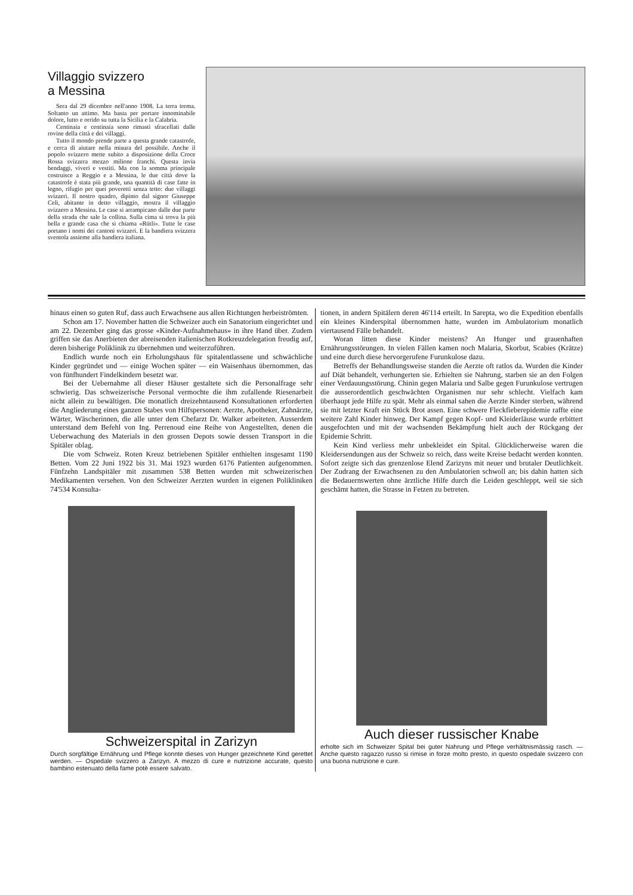Villaggio svizzero
a Messina
Sera dal 29 dicembre nell'anno 1908. La terra trema. Soltanto un attimo. Ma basta per portare innominabile dolore, lutto e orrido su tutta la Sicilia e la Calabria.
Centinaia e centinaia sono rimasti sfracellati dalle rovine della città e dei villaggi.
Tutto il mondo prende parte a questa grande catastrofe, e cerca di aiutare nella misura del possibile. Anche il popolo svizzero mette subito a disposizione della Croce Rossa svizzera mezzo milione franchi. Questa invia bendaggi, viveri e vestiti. Ma con la somma principale costruisce a Reggio e a Messina, le due città dove la catastrofe è stata più grande, una quantità di case fatte in legno, rifugio per quei poveretti senza tetto: due villaggi svizzeri. Il nostro quadro, dipinto dal signor Giuseppe Celi, abitante in detto villaggio, mostra il villaggio svizzero a Messina. Le case si arrampicano dalle due parte della strada che sale la collina. Sulla cima si trova la più bella e grande casa che si chiama «Rütli». Tutte le case portano i nomi dei cantoni svizzeri. E la bandiera svizzera sventola assieme alla bandiera italiana.
hinaus einen so guten Ruf, dass auch Erwachsene aus allen Richtungen herbeiströmten.
Schon am 17. November hatten die Schweizer auch ein Sanatorium eingerichtet und am 22. Dezember ging das grosse «Kinder-Aufnahmehaus» in ihre Hand über. Zudem griffen sie das Anerbieten der abreisenden italienischen Rotkreuzdelegation freudig auf, deren bisherige Poliklinik zu übernehmen und weiterzuführen.
Endlich wurde noch ein Erholungshaus für spitalentlassene und schwächliche Kinder gegründet und — einige Wochen später — ein Waisenhaus übernommen, das von fünfhundert Findelkindern besetzt war.
Bei der Uebernahme all dieser Häuser gestaltete sich die Personalfrage sehr schwierig. Das schweizerische Personal vermochte die ihm zufallende Riesenarbeit nicht allein zu bewältigen. Die monatlich dreizehntausend Konsultationen erforderten die Angliederung eines ganzen Stabes von Hilfspersonen: Aerzte, Apotheker, Zahnärzte, Wärter, Wäscherinnen, die alle unter dem Chefarzt Dr. Walker arbeiteten. Ausserdem unterstand dem Befehl von Ing. Perrenoud eine Reihe von Angestellten, denen die Ueberwachung des Materials in den grossen Depots sowie dessen Transport in die Spitäler oblag.
Die vom Schweiz. Roten Kreuz betriebenen Spitäler enthielten insgesamt 1190 Betten. Vom 22 Juni 1922 bis 31. Mai 1923 wurden 6176 Patienten aufgenommen. Fünfzehn Landspitäler mit zusammen 538 Betten wurden mit schweizerischen Medikamenten versehen. Von den Schweizer Aerzten wurden in eigenen Polikliniken 74'534 Konsulta-
Schweizerspital in Zarizyn
Durch sorgfältige Ernährung und Pflege konnte dieses von Hunger gezeichnete Kind gerettet werden. — Ospedale svizzero a Zarizyn. A mezzo di cure e nutrizione accurate, questo bambino estenuato della fame potè essere salvato.
tionen, in andern Spitälern deren 46'114 erteilt. In Sarepta, wo die Expedition ebenfalls ein kleines Kinderspital übernommen hatte, wurden im Ambulatorium monatlich viertausend Fälle behandelt.
Woran litten diese Kinder meistens? An Hunger und grauenhaften Ernährungsstörungen. In vielen Fällen kamen noch Malaria, Skorbut, Scabies (Krätze) und eine durch diese hervorgerufene Furunkulose dazu.
Betreffs der Behandlungsweise standen die Aerzte oft ratlos da. Wurden die Kinder auf Diät behandelt, verhungerten sie. Erhielten sie Nahrung, starben sie an den Folgen einer Verdauungsstörung. Chinin gegen Malaria und Salbe gegen Furunkulose vertrugen die ausserordentlich geschwächten Organismen nur sehr schlecht. Vielfach kam überhaupt jede Hilfe zu spät. Mehr als einmal sahen die Aerzte Kinder sterben, während sie mit letzter Kraft ein Stück Brot assen. Eine schwere Fleckfieberepidemie raffte eine weitere Zahl Kinder hinweg. Der Kampf gegen Kopf- und Kleiderläuse wurde erbittert ausgefochten und mit der wachsenden Bekämpfung hielt auch der Rückgang der Epidemie Schritt.
Kein Kind verliess mehr unbekleidet ein Spital. Glücklicherweise waren die Kleidersendungen aus der Schweiz so reich, dass weite Kreise bedacht werden konnten. Sofort zeigte sich das grenzenlose Elend Zarizyns mit neuer und brutaler Deutlichkeit. Der Zudrang der Erwachsenen zu den Ambulatorien schwoll an; bis dahin hatten sich die Bedauernswerten ohne ärztliche Hilfe durch die Leiden geschleppt, weil sie sich geschämt hatten, die Strasse in Fetzen zu betreten.
Auch dieser russischer Knabe
erholte sich im Schweizer Spital bei guter Nahrung und Pflege verhältnismässig rasch. — Anche questo ragazzo russo si rimise in forze molto presto, in questo ospedale svizzero con una buona nutrizione e cure.